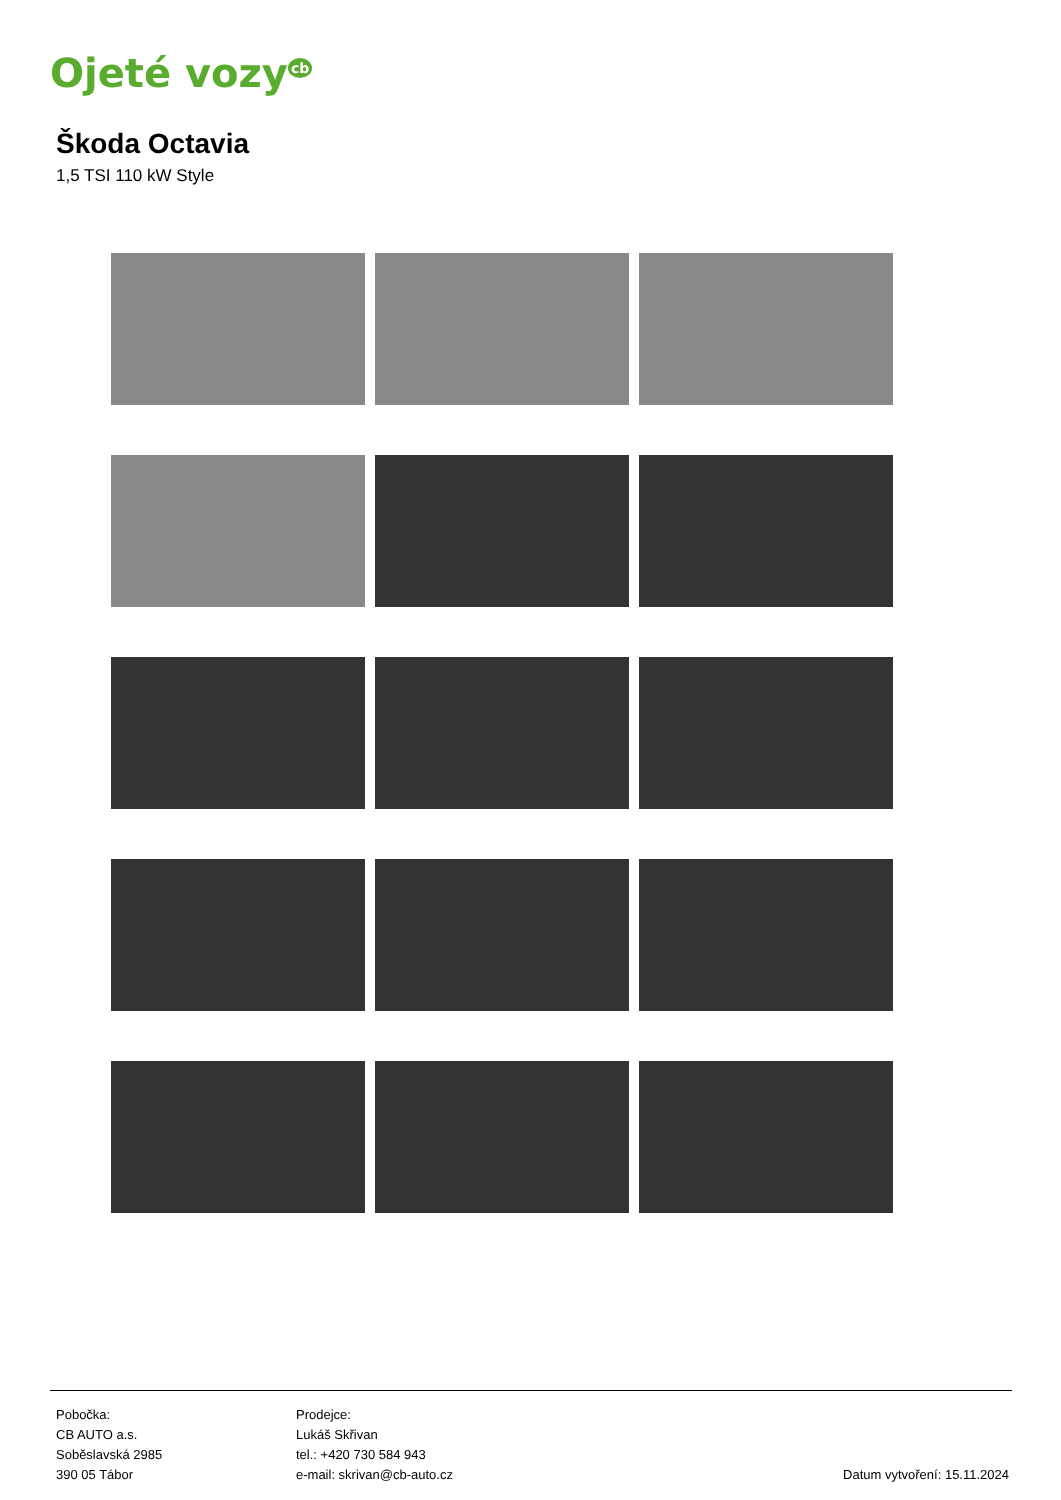Ojeté vozy<sup>cb</sup>
Škoda Octavia
1,5 TSI 110 kW Style
Pobočka:
CB AUTO a.s.
Soběslavská 2985
390 05 Tábor
Prodejce:
Lukáš Skřivan
tel.: +420 730 584 943
e-mail: skrivan@cb-auto.cz
Datum vytvoření: 15.11.2024